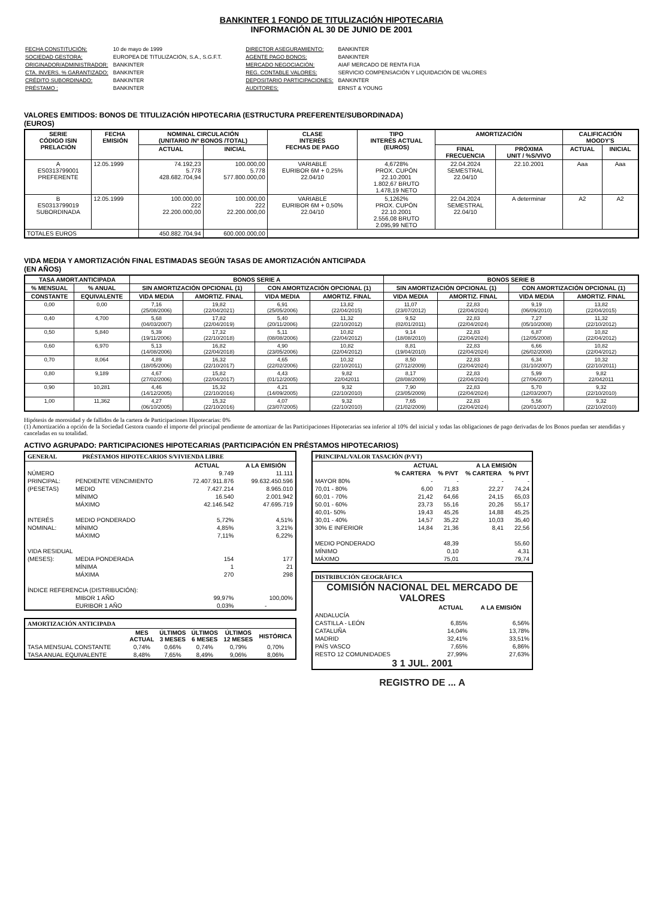BANKINTER 1 FONDO DE TITULIZACIÓN HIPOTECARIA
INFORMACIÓN AL 30 DE JUNIO DE 2001
| FECHA CONSTITUCIÓN: | 10 de mayo de 1999 |
| SOCIEDAD GESTORA: | EUROPEA DE TITULIZACIÓN, S.A., S.G.F.T. |
| ORIGINADOR/ADMINISTRADOR: | BANKINTER |
| CTA. INVERS. % GARANTIZADO: | BANKINTER |
| CRÉDITO SUBORDINADO: | BANKINTER |
| PRÉSTAMO : | BANKINTER |
| DIRECTOR ASEGURAMIENTO: | BANKINTER |
| AGENTE PAGO BONOS: | BANKINTER |
| MERCADO NEGOCIACIÓN: | AIAF MERCADO DE RENTA FIJA |
| REG. CONTABLE VALORES: | SERVICIO COMPENSACIÓN Y LIQUIDACIÓN DE VALORES |
| DEPOSITARIO PARTICIPACIONES: | BANKINTER |
| AUDITORES: | ERNST & YOUNG |
VALORES EMITIDOS: BONOS DE TITULIZACIÓN HIPOTECARIA (ESTRUCTURA PREFERENTE/SUBORDINADA)
(EUROS)
| SERIE CÓDIGO ISIN PRELACIÓN | FECHA EMISIÓN | NOMINAL CIRCULACIÓN (UNITARIO /Nº BONOS /TOTAL) | | CLASE INTERÉS FECHAS DE PAGO | TIPO INTERÉS ACTUAL (EUROS) | AMORTIZACIÓN | | CALIFICACIÓN MOODY'S | |
| --- | --- | --- | --- | --- | --- | --- | --- | --- | --- |
| | | ACTUAL | INICIAL | | | FINAL FRECUENCIA | PRÓXIMA UNIT / %S/VIVO | ACTUAL | INICIAL |
| A ES0313799001 PREFERENTE | 12.05.1999 | 74.192,23 5.778 428.682.704,94 | 100.000,00 5.778 577.800.000,00 | VARIABLE EURIBOR 6M + 0,25% 22.04/10 | 4,6728% PROX. CUPÓN 22.10.2001 1.802,67 BRUTO 1.478,19 NETO | 22.04.2024 SEMESTRAL 22.04/10 | 22.10.2001 | Aaa | Aaa |
| B ES0313799019 SUBORDINADA | 12.05.1999 | 100.000,00 222 22.200.000,00 | 100.000,00 222 22.200.000,00 | VARIABLE EURIBOR 6M + 0,50% 22.04/10 | 5,1262% PROX. CUPÓN 22.10.2001 2.556,08 BRUTO 2.095,99 NETO | 22.04.2024 SEMESTRAL 22.04/10 | A determinar | A2 | A2 |
| TOTALES EUROS | | 450.882.704,94 | 600.000.000,00 | | | | | | |
VIDA MEDIA Y AMORTIZACIÓN FINAL ESTIMADAS SEGÚN TASAS DE AMORTIZACIÓN ANTICIPADA
(EN AÑOS)
| TASA AMORT.ANTICIPADA | | BONOS SERIE A | | | | BONOS SERIE B | | | |
| --- | --- | --- | --- | --- | --- | --- | --- | --- | --- |
| % MENSUAL | % ANUAL | SIN AMORTIZACIÓN OPCIONAL (1) | | CON AMORTIZACIÓN OPCIONAL (1) | | SIN AMORTIZACIÓN OPCIONAL (1) | | CON AMORTIZACIÓN OPCIONAL (1) | |
| CONSTANTE | EQUIVALENTE | VIDA MEDIA | AMORTIZ. FINAL | VIDA MEDIA | AMORTIZ. FINAL | VIDA MEDIA | AMORTIZ. FINAL | VIDA MEDIA | AMORTIZ. FINAL |
| 0,00 | 0,00 | 7,16 (25/08/2006) | 19,82 (22/04/2021) | 6,91 (25/05/2006) | 13,82 (22/04/2015) | 11,07 (23/07/2012) | 22,83 (22/04/2024) | 9,19 (06/09/2010) | 13,82 (22/04/2015) |
| 0,40 | 4,700 | 5,68 (04/03/2007) | 17,82 (22/04/2019) | 5,40 (20/11/2006) | 11,32 (22/10/2012) | 9,52 (02/01/2011) | 22,83 (22/04/2024) | 7,27 (05/10/2008) | 11,32 (22/10/2012) |
| 0,50 | 5,840 | 5,39 (19/11/2006) | 17,32 (22/10/2018) | 5,11 (08/08/2006) | 10,82 (22/04/2012) | 9,14 (18/08/2010) | 22,83 (22/04/2024) | 6,87 (12/05/2008) | 10,82 (22/04/2012) |
| 0,60 | 6,970 | 5,13 (14/08/2006) | 16,82 (22/04/2018) | 4,90 (23/05/2006) | 10,82 (22/04/2012) | 8,81 (19/04/2010) | 22,83 (22/04/2024) | 6,66 (26/02/2008) | 10,82 (22/04/2012) |
| 0,70 | 8,064 | 4,89 (18/05/2006) | 16,32 (22/10/2017) | 4,65 (22/02/2006) | 10,32 (22/10/2011) | 8,50 (27/12/2009) | 22,83 (22/04/2024) | 6,34 (31/10/2007) | 10,32 (22/10/2011) |
| 0,80 | 9,189 | 4,67 (27/02/2006) | 15,82 (22/04/2017) | 4,43 (01/12/2005) | 9,82 22/042011 | 8,17 (28/08/2009) | 22,83 (22/04/2024) | 5,99 (27/06/2007) | 9,82 22/042011 |
| 0,90 | 10,281 | 4,46 (14/12/2005) | 15,32 (22/10/2016) | 4,21 (14/09/2005) | 9,32 (22/10/2010) | 7,90 (23/05/2009) | 22,83 (22/04/2024) | 5,70 (12/03/2007) | 9,32 (22/10/2010) |
| 1,00 | 11,362 | 4,27 (06/10/2005) | 15,32 (22/10/2016) | 4,07 (23/07/2005) | 9,32 (22/10/2010) | 7,65 (21/02/2009) | 22,83 (22/04/2024) | 5,56 (20/01/2007) | 9,32 (22/10/2010) |
Hipótesis de morosidad y de fallidos de la cartera de Participaciones Hipotecarias: 0%
(1) Amortización a opción de la Sociedad Gestora cuando el importe del principal pendiente de amortizar de las Participaciones Hipotecarias sea inferior al 10% del inicial y todas las obligaciones de pago derivadas de los Bonos puedan ser atendidas y canceladas en su totalidad.
ACTIVO AGRUPADO: PARTICIPACIONES HIPOTECARIAS (PARTICIPACIÓN EN PRÉSTAMOS HIPOTECARIOS)
GENERAL PRÉSTAMOS HIPOTECARIOS S/VIVIENDA LIBRE
| | | ACTUAL | A LA EMISIÓN |
| NÚMERO | | 9.749 | 11.111 |
| PRINCIPAL: | PENDIENTE VENCIMIENTO | 72.407.911.876 | 99.632.450.596 |
| (PESETAS) | MEDIO | 7.427.214 | 8.965.010 |
| | MÍNIMO | 16.540 | 2.001.942 |
| | MÁXIMO | 42.146.542 | 47.695.719 |
| INTERÉS | MEDIO PONDERADO | 5,72% | 4,51% |
| NOMINAL: | MÍNIMO | 4,85% | 3,21% |
| | MÁXIMO | 7,11% | 6,22% |
| VIDA RESIDUAL | | | |
| (MESES): | MEDIA PONDERADA | 154 | 177 |
| | MÍNIMA | 1 | 21 |
| | MÁXIMA | 270 | 298 |
| ÍNDICE REFERENCIA (DISTRIBUCIÓN): | | | |
| | MIBOR 1 AÑO | 99,97% | 100,00% |
| | EURIBOR 1 AÑO | 0,03% | - |
AMORTIZACIÓN ANTICIPADA
| | MES ACTUAL | ÚLTIMOS 3 MESES | ÚLTIMOS 6 MESES | ÚLTIMOS 12 MESES | HISTÓRICA |
| TASA MENSUAL CONSTANTE | 0,74% | 0,66% | 0,74% | 0,79% | 0,70% |
| TASA ANUAL EQUIVALENTE | 8,48% | 7,65% | 8,49% | 9,06% | 8,06% |
PRINCIPAL/VALOR TASACIÓN (P/VT)
| | ACTUAL | | A LA EMISIÓN | |
| | % CARTERA | % P/VT | % CARTERA | % P/VT |
| MAYOR 80% | - | - | - | - |
| 70,01 - 80% | 6,00 | 71,83 | 22,27 | 74,24 |
| 60,01 - 70% | 21,42 | 64,66 | 24,15 | 65,03 |
| 50.01 - 60% | 23,73 | 55,16 | 20,26 | 55,17 |
| 40,01- 50% | 19,43 | 45,26 | 14,88 | 45,25 |
| 30,01 - 40% | 14,57 | 35,22 | 10,03 | 35,40 |
| 30% E INFERIOR | 14,84 | 21,36 | 8,41 | 22,56 |
| MEDIO PONDERADO | | 48,39 | | 55,60 |
| MÍNIMO | | 0,10 | | 4,31 |
| MÁXIMO | | 75,01 | | 79,74 |
DISTRIBUCIÓN GEOGRÁFICA
COMISIÓN NACIONAL DEL MERCADO DE VALORES
| | ACTUAL | A LA EMISIÓN |
| ANDALUCÍA | | |
| CASTILLA - LEÓN | 6,85% | 6,56% |
| CATALUÑA | 14,04% | 13,78% |
| MADRID | 32,41% | 33,51% |
| PAÍS VASCO | 7,65% | 6,86% |
| RESTO 12 COMUNIDADES | 27,99% | 27,63% |
3 1 JUL. 2001
REGISTRO DE ... A